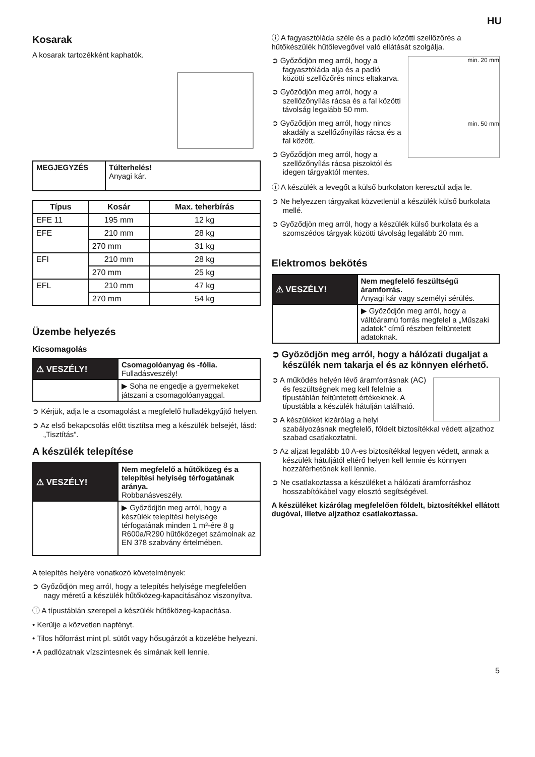HU
Kosarak
A kosarak tartozékként kaphatók.
| MEGJEGYZÉS | Túlterhelés! Anyagi kár. |
| Típus | Kosár | Max. teherbírás |
| --- | --- | --- |
| EFE 11 | 195 mm | 12 kg |
| EFE | 210 mm | 28 kg |
| | 270 mm | 31 kg |
| EFI | 210 mm | 28 kg |
| | 270 mm | 25 kg |
| EFL | 210 mm | 47 kg |
| | 270 mm | 54 kg |
Üzembe helyezés
Kicsomagolás
| ⚠ VESZÉLY! | Csomagolóanyag és -fólia. Fulladásveszély! |
| | ▶ Soha ne engedje a gyermekeket játszani a csomagolóanyaggal. |
➲ Kérjük, adja le a csomagolást a megfelelő hulladékgyűjtő helyen.
➲ Az első bekapcsolás előtt tisztítsa meg a készülék belsejét, lásd: „Tisztítás”.
A készülék telepítése
| ⚠ VESZÉLY! | Nem megfelelő a hűtőközeg és a telepítési helyiség térfogatának aránya. Robbanásveszély. |
| | ▶ Győződjön meg arról, hogy a készülék telepítési helyisége térfogatának minden 1 m³-ére 8 g R600a/R290 hűtőközeget számolnak az EN 378 szabvány értelmében. |
A telepítés helyére vonatkozó követelmények:
➲ Győződjön meg arról, hogy a telepítés helyisége megfelelően nagy méretű a készülék hűtőközeg-kapacitásához viszonyítva.
ⓘ A típustáblán szerepel a készülék hűtőközeg-kapacitása.
• Kerülje a közvetlen napfényt.
• Tilos hőforrást mint pl. sütőt vagy hősugárzót a közelébe helyezni.
• A padlózatnak vízszintesnek és simának kell lennie.
ⓘ A fagyasztóláda széle és a padló közötti szellőzőrés a hűtőkészülék hűtőlevegővel való ellátását szolgálja.
min. 20 mm
min. 50 mm
➲ Győződjön meg arról, hogy a fagyasztóláda alja és a padló közötti szellőzőrés nincs eltakarva.
➲ Győződjön meg arról, hogy a szellőzőnyílás rácsa és a fal közötti távolság legalább 50 mm.
➲ Győződjön meg arról, hogy nincs akadály a szellőzőnyílás rácsa és a fal között.
➲ Győződjön meg arról, hogy a szellőzőnyílás rácsa piszoktól és idegen tárgyaktól mentes.
ⓘ A készülék a levegőt a külső burkolaton keresztül adja le.
➲ Ne helyezzen tárgyakat közvetlenül a készülék külső burkolata mellé.
➲ Győződjön meg arról, hogy a készülék külső burkolata és a szomszédos tárgyak közötti távolság legalább 20 mm.
Elektromos bekötés
| ⚠ VESZÉLY! | Nem megfelelő feszültségű áramforrás. Anyagi kár vagy személyi sérülés. |
| | ▶ Győződjön meg arról, hogy a váltóáramú forrás megfelel a „Műszaki adatok” című részben feltüntetett adatoknak. |
➲ Győződjön meg arról, hogy a hálózati dugaljat a készülék nem takarja el és az könnyen elérhető.
➲ A működés helyén lévő áramforrásnak (AC) és feszültségnek meg kell felelnie a típustáblán feltüntetett értékeknek. A típustábla a készülék hátulján található.
➲ A készüléket kizárólag a helyi szabályozásnak megfelelő, földelt biztosítékkal védett aljzathoz szabad csatlakoztatni.
➲ Az aljzat legalább 10 A-es biztosítékkal legyen védett, annak a készülék hátuljától eltérő helyen kell lennie és könnyen hozzáférhetőnek kell lennie.
➲ Ne csatlakoztassa a készüléket a hálózati áramforráshoz hosszabítókábel vagy elosztó segítségével.
A készüléket kizárólag megfelelően földelt, biztosítékkel ellátott dugóval, illetve aljzathoz csatlakoztassa.
5